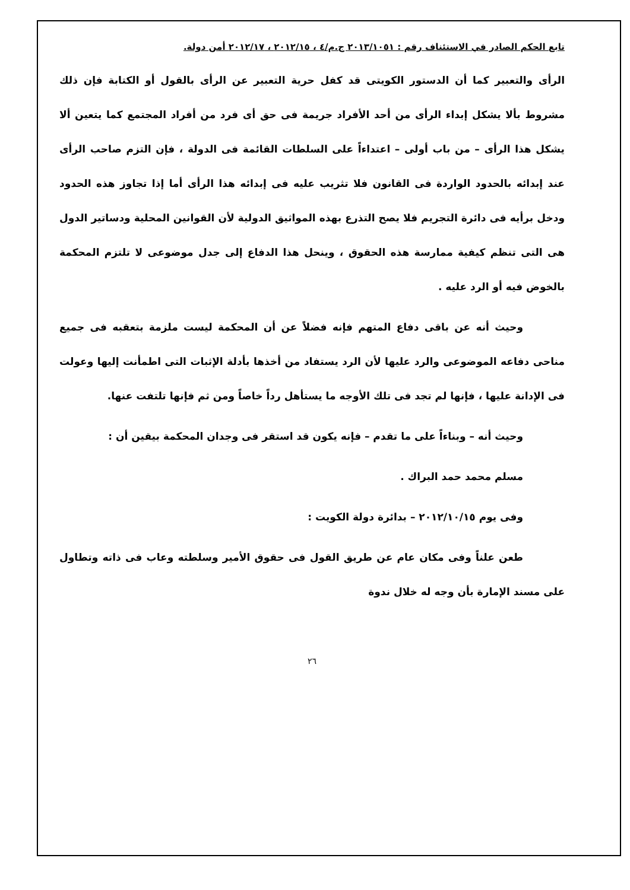تابع الحكم الصادر في الاستئناف رقم : ٢٠١٣/١٠٥١ ج.م/٤ ، ٢٠١٢/١٥ ، ٢٠١٢/١٧ أمن دولة.
الرأى والتعبير كما أن الدستور الكويتى قد كفل حرية التعبير عن الرأى بالقول أو الكتابة فإن ذلك مشروط بألا يشكل إبداء الرأى من أحد الأفراد جريمة فى حق أى فرد من أفراد المجتمع كما يتعين ألا يشكل هذا الرأى – من باب أولى – اعتداءاً على السلطات القائمة فى الدولة ، فإن التزم صاحب الرأى عند إبدائه بالحدود الواردة فى القانون فلا تثريب عليه فى إبدائه هذا الرأى أما إذا تجاوز هذه الحدود ودخل برأيه فى دائرة التجريم فلا يصح التذرع بهذه المواثيق الدولية لأن القوانين المحلية ودساتير الدول هى التى تنظم كيفية ممارسة هذه الحقوق ، وينحل هذا الدفاع إلى جدل موضوعى لا تلتزم المحكمة بالخوض فيه أو الرد عليه .
وحيث أنه عن باقى دفاع المتهم فإنه فضلاً عن أن المحكمة ليست ملزمة بتعقبه فى جميع مناحى دفاعه الموضوعى والرد عليها لأن الرد يستفاد من أخذها بأدلة الإثبات التى اطمأنت إليها وعولت فى الإدانة عليها ، فإنها لم تجد فى تلك الأوجه ما يستأهل رداً خاصاً ومن ثم فإنها تلتفت عنها.
وحيث أنه – وبناءاً على ما تقدم – فإنه يكون قد استقر فى وجدان المحكمة بيقين أن :
مسلم محمد حمد البراك .
وفى يوم ٢٠١٢/١٠/١٥ – بدائرة دولة الكويت :
طعن علناً وفى مكان عام عن طريق القول فى حقوق الأمير وسلطته وعاب فى ذاته وتطاول على مسند الإمارة بأن وجه له خلال ندوة
٢٦